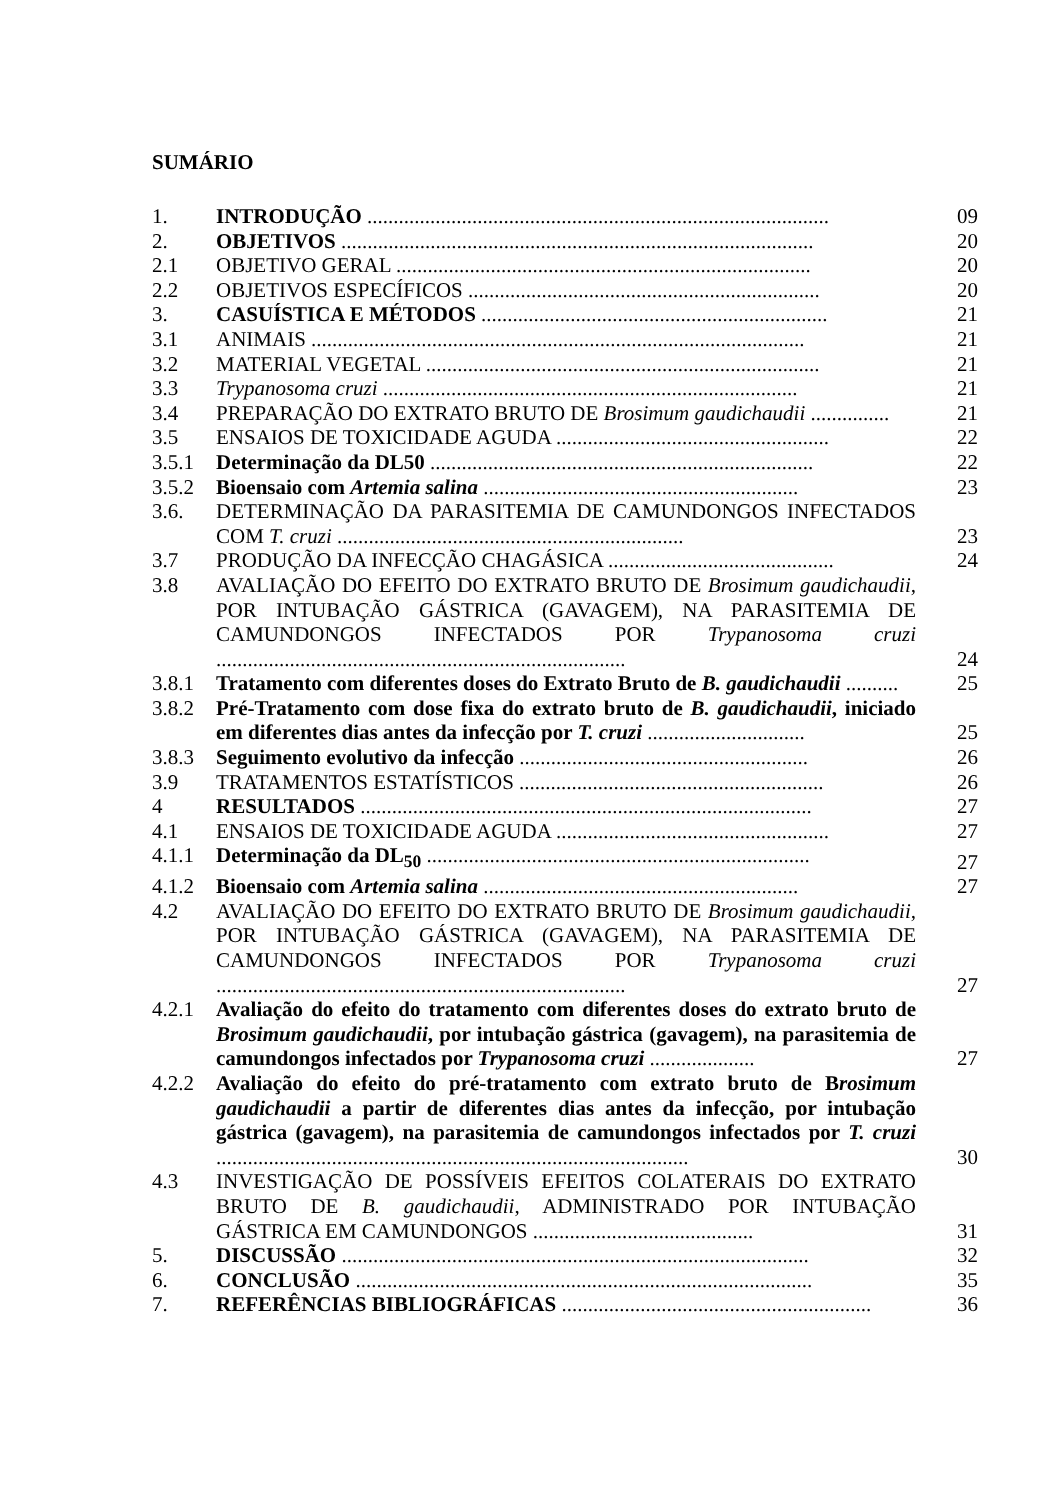SUMÁRIO
1. INTRODUÇÃO ........................................................................................ 09
2. OBJETIVOS .......................................................................................... 20
2.1 OBJETIVO GERAL ............................................................................... 20
2.2 OBJETIVOS ESPECÍFICOS ................................................................... 20
3. CASUÍSTICA E MÉTODOS .................................................................. 21
3.1 ANIMAIS .............................................................................................. 21
3.2 MATERIAL VEGETAL ........................................................................... 21
3.3 Trypanosoma cruzi ............................................................................... 21
3.4 PREPARAÇÃO DO EXTRATO BRUTO DE Brosimum gaudichaudii ............... 21
3.5 ENSAIOS DE TOXICIDADE AGUDA .................................................... 22
3.5.1 Determinação da DL50 ......................................................................... 22
3.5.2 Bioensaio com Artemia salina ............................................................ 23
3.6. DETERMINAÇÃO DA PARASITEMIA DE CAMUNDONGOS INFECTADOS COM T. cruzi .................................................................. 23
3.7 PRODUÇÃO DA INFECÇÃO CHAGÁSICA ........................................... 24
3.8 AVALIAÇÃO DO EFEITO DO EXTRATO BRUTO DE Brosimum gaudichaudii, POR INTUBAÇÃO GÁSTRICA (GAVAGEM), NA PARASITEMIA DE CAMUNDONGOS INFECTADOS POR Trypanosoma cruzi .............................................................................. 24
3.8.1 Tratamento com diferentes doses do Extrato Bruto de B. gaudichaudii .......... 25
3.8.2 Pré-Tratamento com dose fixa do extrato bruto de B. gaudichaudii, iniciado em diferentes dias antes da infecção por T. cruzi .............................. 25
3.8.3 Seguimento evolutivo da infecção ....................................................... 26
3.9 TRATAMENTOS ESTATÍSTICOS .......................................................... 26
4 RESULTADOS ...................................................................................... 27
4.1 ENSAIOS DE TOXICIDADE AGUDA .................................................... 27
4.1.1 Determinação da DL<sub>50</sub> ......................................................................... 27
4.1.2 Bioensaio com Artemia salina ............................................................ 27
4.2 AVALIAÇÃO DO EFEITO DO EXTRATO BRUTO DE Brosimum gaudichaudii, POR INTUBAÇÃO GÁSTRICA (GAVAGEM), NA PARASITEMIA DE CAMUNDONGOS INFECTADOS POR Trypanosoma cruzi .............................................................................. 27
4.2.1 Avaliação do efeito do tratamento com diferentes doses do extrato bruto de Brosimum gaudichaudii, por intubação gástrica (gavagem), na parasitemia de camundongos infectados por Trypanosoma cruzi .................... 27
4.2.2 Avaliação do efeito do pré-tratamento com extrato bruto de Brosimum gaudichaudii a partir de diferentes dias antes da infecção, por intubação gástrica (gavagem), na parasitemia de camundongos infectados por T. cruzi .......................................................................................... 30
4.3 INVESTIGAÇÃO DE POSSÍVEIS EFEITOS COLATERAIS DO EXTRATO BRUTO DE B. gaudichaudii, ADMINISTRADO POR INTUBAÇÃO GÁSTRICA EM CAMUNDONGOS .......................................... 31
5. DISCUSSÃO ......................................................................................... 32
6. CONCLUSÃO ....................................................................................... 35
7. REFERÊNCIAS BIBLIOGRÁFICAS ........................................................... 36